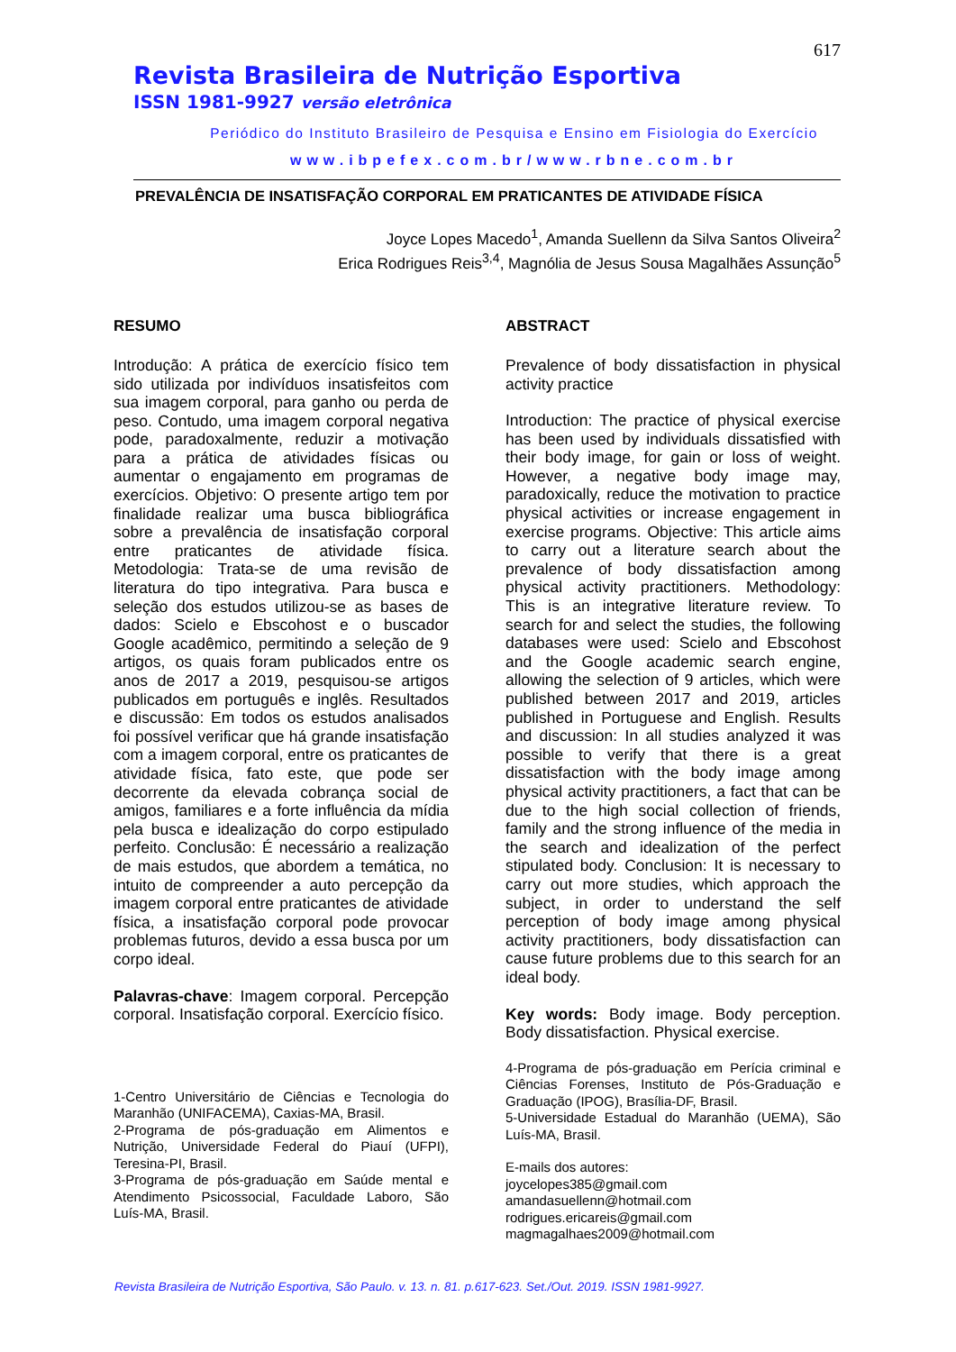617
Revista Brasileira de Nutrição Esportiva
ISSN 1981-9927 versão eletrônica
Periódico do Instituto Brasileiro de Pesquisa e Ensino em Fisiologia do Exercício
www.ibpefex.com.br/www.rbne.com.br
PREVALÊNCIA DE INSATISFAÇÃO CORPORAL EM PRATICANTES DE ATIVIDADE FÍSICA
Joyce Lopes Macedo<sup>1</sup>, Amanda Suellenn da Silva Santos Oliveira<sup>2</sup>
Erica Rodrigues Reis<sup>3,4</sup>, Magnólia de Jesus Sousa Magalhães Assunção<sup>5</sup>
RESUMO
Introdução: A prática de exercício físico tem sido utilizada por indivíduos insatisfeitos com sua imagem corporal, para ganho ou perda de peso. Contudo, uma imagem corporal negativa pode, paradoxalmente, reduzir a motivação para a prática de atividades físicas ou aumentar o engajamento em programas de exercícios. Objetivo: O presente artigo tem por finalidade realizar uma busca bibliográfica sobre a prevalência de insatisfação corporal entre praticantes de atividade física. Metodologia: Trata-se de uma revisão de literatura do tipo integrativa. Para busca e seleção dos estudos utilizou-se as bases de dados: Scielo e Ebscohost e o buscador Google acadêmico, permitindo a seleção de 9 artigos, os quais foram publicados entre os anos de 2017 a 2019, pesquisou-se artigos publicados em português e inglês. Resultados e discussão: Em todos os estudos analisados foi possível verificar que há grande insatisfação com a imagem corporal, entre os praticantes de atividade física, fato este, que pode ser decorrente da elevada cobrança social de amigos, familiares e a forte influência da mídia pela busca e idealização do corpo estipulado perfeito. Conclusão: É necessário a realização de mais estudos, que abordem a temática, no intuito de compreender a auto percepção da imagem corporal entre praticantes de atividade física, a insatisfação corporal pode provocar problemas futuros, devido a essa busca por um corpo ideal.
Palavras-chave: Imagem corporal. Percepção corporal. Insatisfação corporal. Exercício físico.
1-Centro Universitário de Ciências e Tecnologia do Maranhão (UNIFACEMA), Caxias-MA, Brasil.
2-Programa de pós-graduação em Alimentos e Nutrição, Universidade Federal do Piauí (UFPI), Teresina-PI, Brasil.
3-Programa de pós-graduação em Saúde mental e Atendimento Psicossocial, Faculdade Laboro, São Luís-MA, Brasil.
ABSTRACT
Prevalence of body dissatisfaction in physical activity practice
Introduction: The practice of physical exercise has been used by individuals dissatisfied with their body image, for gain or loss of weight. However, a negative body image may, paradoxically, reduce the motivation to practice physical activities or increase engagement in exercise programs. Objective: This article aims to carry out a literature search about the prevalence of body dissatisfaction among physical activity practitioners. Methodology: This is an integrative literature review. To search for and select the studies, the following databases were used: Scielo and Ebscohost and the Google academic search engine, allowing the selection of 9 articles, which were published between 2017 and 2019, articles published in Portuguese and English. Results and discussion: In all studies analyzed it was possible to verify that there is a great dissatisfaction with the body image among physical activity practitioners, a fact that can be due to the high social collection of friends, family and the strong influence of the media in the search and idealization of the perfect stipulated body. Conclusion: It is necessary to carry out more studies, which approach the subject, in order to understand the self perception of body image among physical activity practitioners, body dissatisfaction can cause future problems due to this search for an ideal body.
Key words: Body image. Body perception. Body dissatisfaction. Physical exercise.
4-Programa de pós-graduação em Perícia criminal e Ciências Forenses, Instituto de Pós-Graduação e Graduação (IPOG), Brasília-DF, Brasil.
5-Universidade Estadual do Maranhão (UEMA), São Luís-MA, Brasil.
E-mails dos autores:
joycelopes385@gmail.com
amandasuellenn@hotmail.com
rodrigues.ericareis@gmail.com
magmagalhaes2009@hotmail.com
Revista Brasileira de Nutrição Esportiva, São Paulo. v. 13. n. 81. p.617-623. Set./Out. 2019. ISSN 1981-9927.